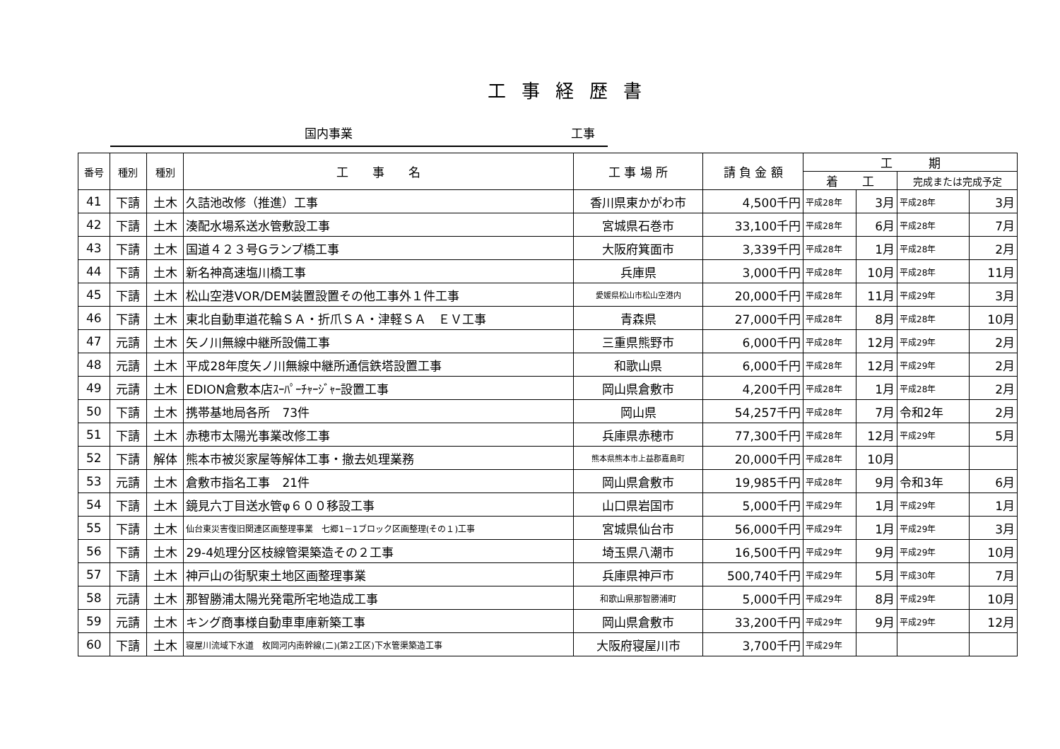工事経歴書
国内事業 工事
| 番号 | 種別 | 種別 | 工 事 名 | 工 事 場 所 | 請 負 金 額 | 工 期 | | | |
| --- | --- | --- | --- | --- | --- | --- | --- | --- | --- |
| | | | | | | 着 工 | | 完成または完成予定 | |
| 41 | 下請 | 土木 | 久詰池改修（推進）工事 | 香川県東かがわ市 | 4,500千円 | 平成28年 | 3月 | 平成28年 | 3月 |
| 42 | 下請 | 土木 | 湊配水場系送水管敷設工事 | 宮城県石巻市 | 33,100千円 | 平成28年 | 6月 | 平成28年 | 7月 |
| 43 | 下請 | 土木 | 国道４２３号Gランプ橋工事 | 大阪府箕面市 | 3,339千円 | 平成28年 | 1月 | 平成28年 | 2月 |
| 44 | 下請 | 土木 | 新名神高速塩川橋工事 | 兵庫県 | 3,000千円 | 平成28年 | 10月 | 平成28年 | 11月 |
| 45 | 下請 | 土木 | 松山空港VOR/DEM装置設置その他工事外１件工事 | 愛媛県松山市松山空港内 | 20,000千円 | 平成28年 | 11月 | 平成29年 | 3月 |
| 46 | 下請 | 土木 | 東北自動車道花輪ＳＡ・折爪ＳＡ・津軽ＳＡ ＥＶ工事 | 青森県 | 27,000千円 | 平成28年 | 8月 | 平成28年 | 10月 |
| 47 | 元請 | 土木 | 矢ノ川無線中継所設備工事 | 三重県熊野市 | 6,000千円 | 平成28年 | 12月 | 平成29年 | 2月 |
| 48 | 元請 | 土木 | 平成28年度矢ノ川無線中継所通信鉄塔設置工事 | 和歌山県 | 6,000千円 | 平成28年 | 12月 | 平成29年 | 2月 |
| 49 | 元請 | 土木 | EDION倉敷本店ｽｰﾊﾟｰﾁｬｰｼﾞｬｰ設置工事 | 岡山県倉敷市 | 4,200千円 | 平成28年 | 1月 | 平成28年 | 2月 |
| 50 | 下請 | 土木 | 携帯基地局各所 73件 | 岡山県 | 54,257千円 | 平成28年 | 7月 | 令和2年 | 2月 |
| 51 | 下請 | 土木 | 赤穂市太陽光事業改修工事 | 兵庫県赤穂市 | 77,300千円 | 平成28年 | 12月 | 平成29年 | 5月 |
| 52 | 下請 | 解体 | 熊本市被災家屋等解体工事・撤去処理業務 | 熊本県熊本市上益郡嘉島町 | 20,000千円 | 平成28年 | 10月 | | |
| 53 | 元請 | 土木 | 倉敷市指名工事 21件 | 岡山県倉敷市 | 19,985千円 | 平成28年 | 9月 | 令和3年 | 6月 |
| 54 | 下請 | 土木 | 鏡見六丁目送水管φ６００移設工事 | 山口県岩国市 | 5,000千円 | 平成29年 | 1月 | 平成29年 | 1月 |
| 55 | 下請 | 土木 | 仙台東災害復旧関連区画整理事業 七郷1－1ブロック区画整理(その１)工事 | 宮城県仙台市 | 56,000千円 | 平成29年 | 1月 | 平成29年 | 3月 |
| 56 | 下請 | 土木 | 29-4処理分区枝線管渠築造その２工事 | 埼玉県八潮市 | 16,500千円 | 平成29年 | 9月 | 平成29年 | 10月 |
| 57 | 下請 | 土木 | 神戸山の街駅東土地区画整理事業 | 兵庫県神戸市 | 500,740千円 | 平成29年 | 5月 | 平成30年 | 7月 |
| 58 | 元請 | 土木 | 那智勝浦太陽光発電所宅地造成工事 | 和歌山県那智勝浦町 | 5,000千円 | 平成29年 | 8月 | 平成29年 | 10月 |
| 59 | 元請 | 土木 | キング商事様自動車車庫新築工事 | 岡山県倉敷市 | 33,200千円 | 平成29年 | 9月 | 平成29年 | 12月 |
| 60 | 下請 | 土木 | 寝屋川流域下水道 枚岡河内南幹線(二)(第2工区)下水管渠築造工事 | 大阪府寝屋川市 | 3,700千円 | 平成29年 | | | |